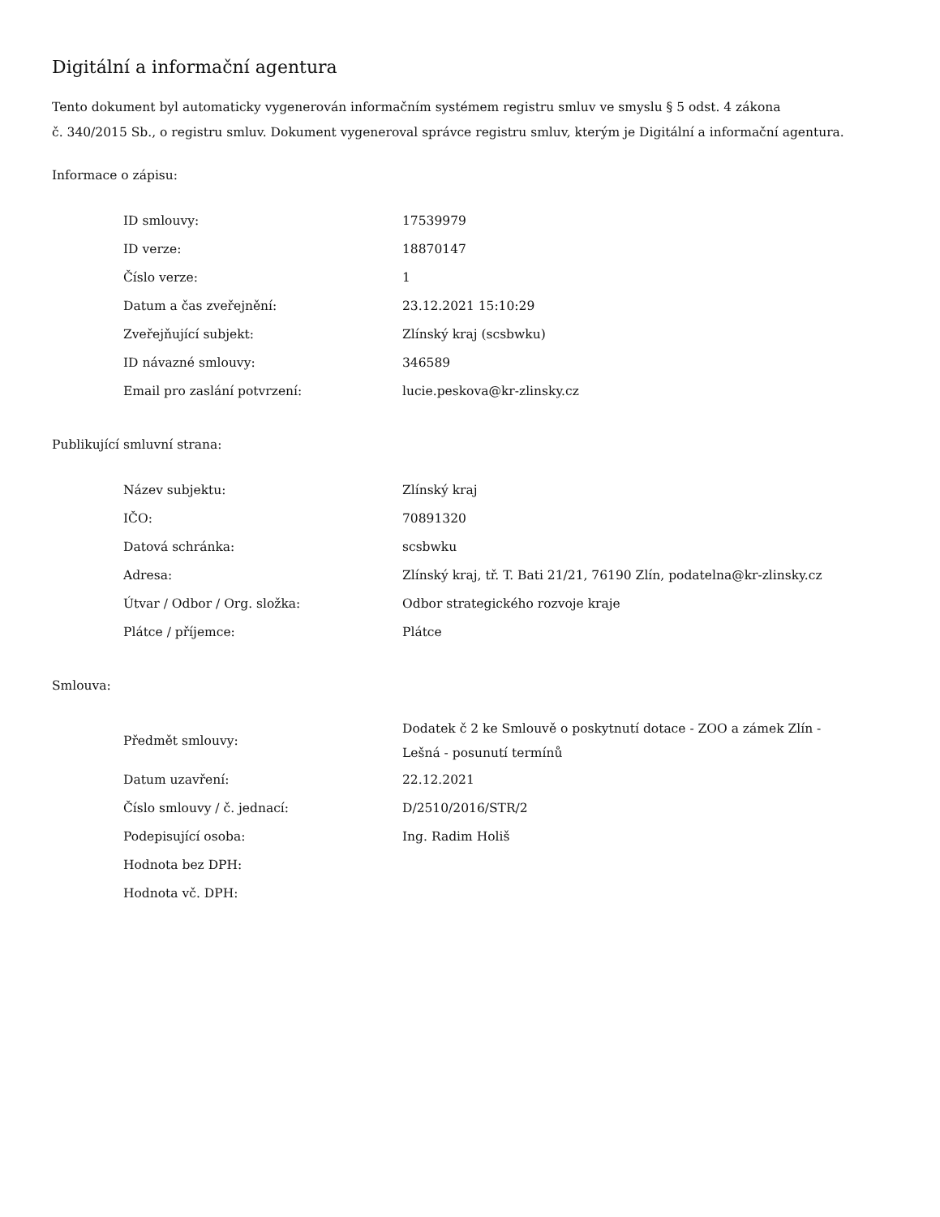Digitální a informační agentura
Tento dokument byl automaticky vygenerován informačním systémem registru smluv ve smyslu § 5 odst. 4 zákona
č. 340/2015 Sb., o registru smluv. Dokument vygeneroval správce registru smluv, kterým je Digitální a informační agentura.
Informace o zápisu:
| ID smlouvy: | 17539979 |
| ID verze: | 18870147 |
| Číslo verze: | 1 |
| Datum a čas zveřejnění: | 23.12.2021 15:10:29 |
| Zveřejňující subjekt: | Zlínský kraj (scsbwku) |
| ID návazné smlouvy: | 346589 |
| Email pro zaslání potvrzení: | lucie.peskova@kr-zlinsky.cz |
Publikující smluvní strana:
| Název subjektu: | Zlínský kraj |
| IČO: | 70891320 |
| Datová schránka: | scsbwku |
| Adresa: | Zlínský kraj, tř. T. Bati 21/21, 76190 Zlín, podatelna@kr-zlinsky.cz |
| Útvar / Odbor / Org. složka: | Odbor strategického rozvoje kraje |
| Plátce / příjemce: | Plátce |
Smlouva:
| Předmět smlouvy: | Dodatek č 2 ke Smlouvě o poskytnutí dotace - ZOO a zámek Zlín - Lešná - posunutí termínů |
| Datum uzavření: | 22.12.2021 |
| Číslo smlouvy / č. jednací: | D/2510/2016/STR/2 |
| Podepisující osoba: | Ing. Radim Holiš |
| Hodnota bez DPH: | |
| Hodnota vč. DPH: | |